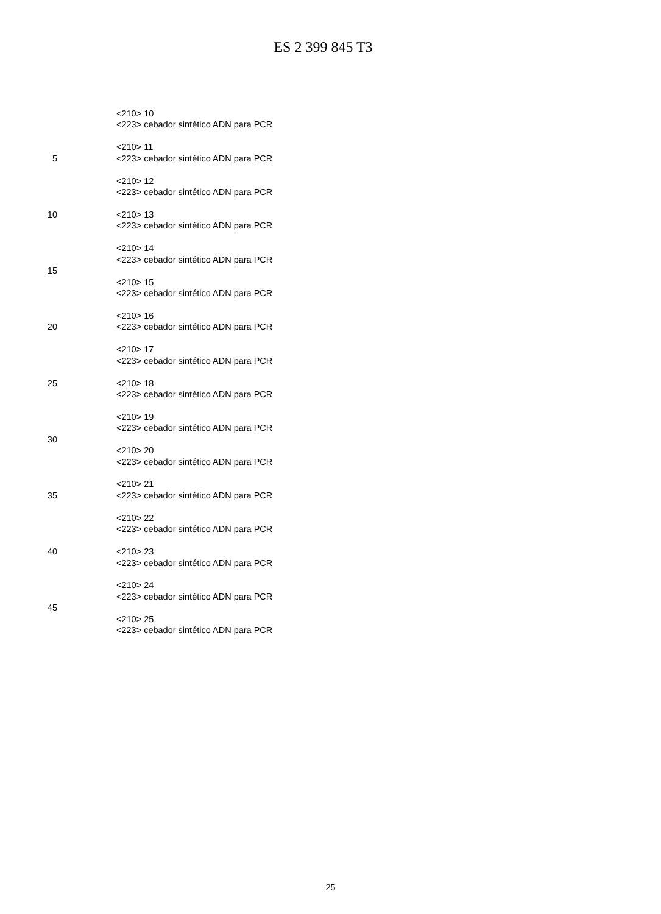ES 2 399 845 T3
<210> 10
<223> cebador sintético ADN para PCR
<210> 11
5 <223> cebador sintético ADN para PCR
<210> 12
<223> cebador sintético ADN para PCR
10 <210> 13
<223> cebador sintético ADN para PCR
<210> 14
<223> cebador sintético ADN para PCR
15
<210> 15
<223> cebador sintético ADN para PCR
<210> 16
20 <223> cebador sintético ADN para PCR
<210> 17
<223> cebador sintético ADN para PCR
25 <210> 18
<223> cebador sintético ADN para PCR
<210> 19
<223> cebador sintético ADN para PCR
30
<210> 20
<223> cebador sintético ADN para PCR
<210> 21
35 <223> cebador sintético ADN para PCR
<210> 22
<223> cebador sintético ADN para PCR
40 <210> 23
<223> cebador sintético ADN para PCR
<210> 24
<223> cebador sintético ADN para PCR
45
<210> 25
<223> cebador sintético ADN para PCR
25